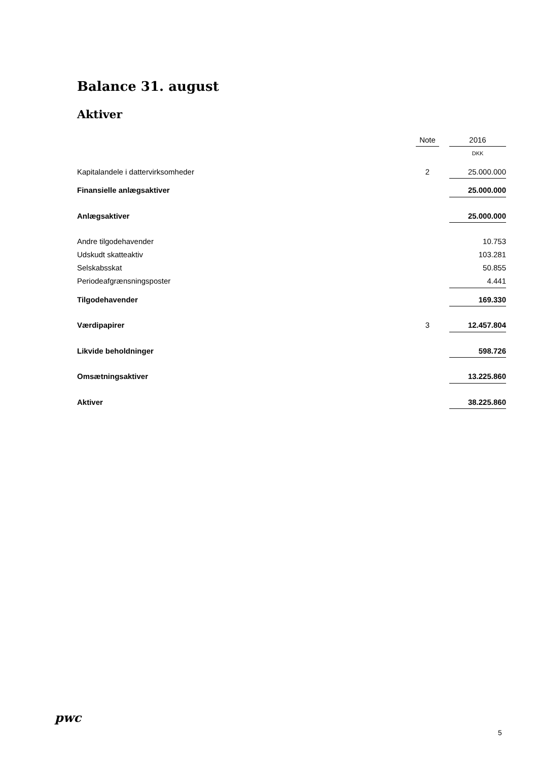Balance 31. august
Aktiver
| | Note | | 2016 |
| --- | --- | --- | --- |
| | | | DKK |
| Kapitalandele i dattervirksomheder | 2 | | 25.000.000 |
| Finansielle anlægsaktiver | | | 25.000.000 |
| Anlægsaktiver | | | 25.000.000 |
| Andre tilgodehavender | | | 10.753 |
| Udskudt skatteaktiv | | | 103.281 |
| Selskabsskat | | | 50.855 |
| Periodeafgrænsningsposter | | | 4.441 |
| Tilgodehavender | | | 169.330 |
| Værdipapirer | 3 | | 12.457.804 |
| Likvide beholdninger | | | 598.726 |
| Omsætningsaktiver | | | 13.225.860 |
| Aktiver | | | 38.225.860 |
pwc
5